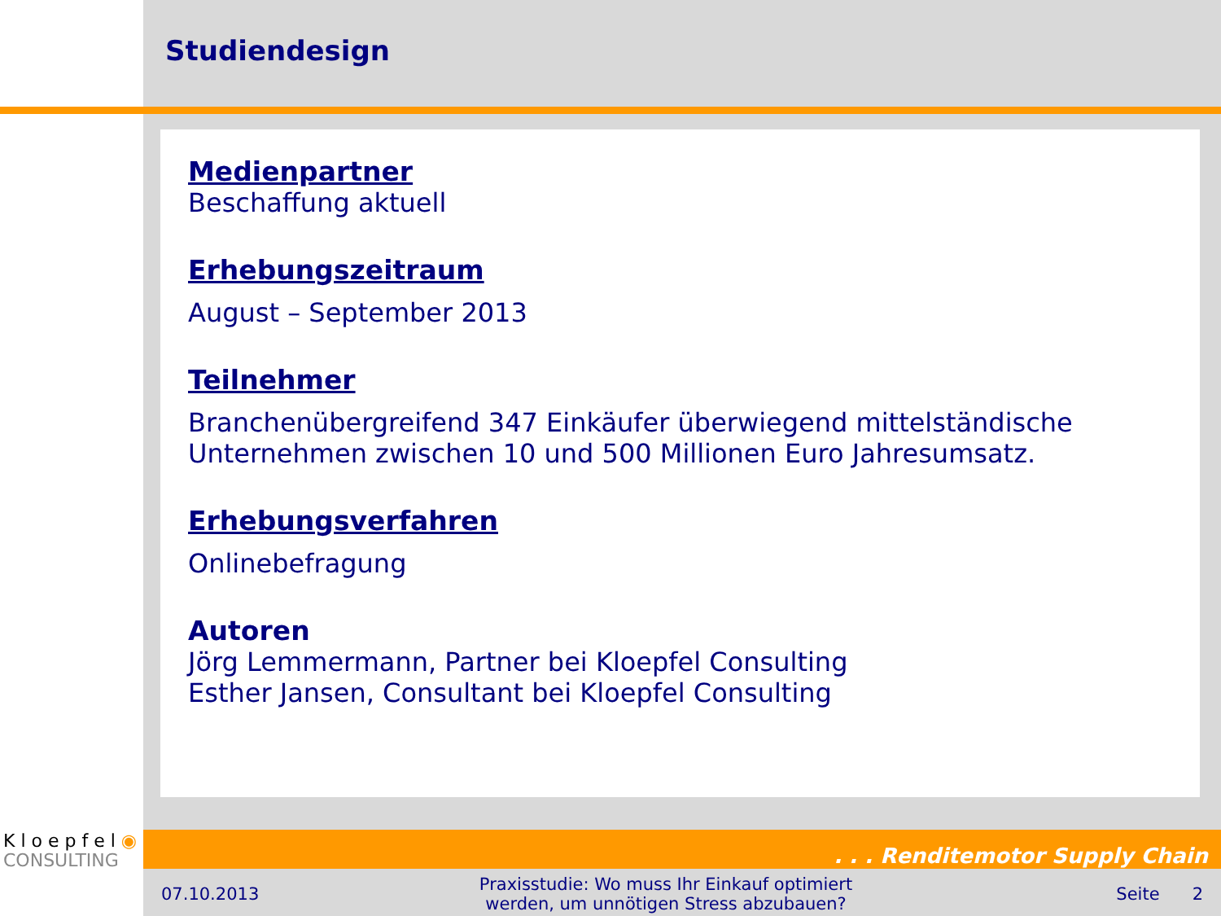Studiendesign
Medienpartner
Beschaffung aktuell
Erhebungszeitraum
August – September 2013
Teilnehmer
Branchenübergreifend 347 Einkäufer überwiegend mittelständische Unternehmen zwischen 10 und 500 Millionen Euro Jahresumsatz.
Erhebungsverfahren
Onlinebefragung
Autoren
Jörg Lemmermann, Partner bei Kloepfel Consulting
Esther Jansen, Consultant bei Kloepfel Consulting
K l o e p f e l ◉
CONSULTING
. . . Renditemotor Supply Chain
07.10.2013 Praxisstudie: Wo muss Ihr Einkauf optimiert werden, um unnötigen Stress abzubauen? Seite 2